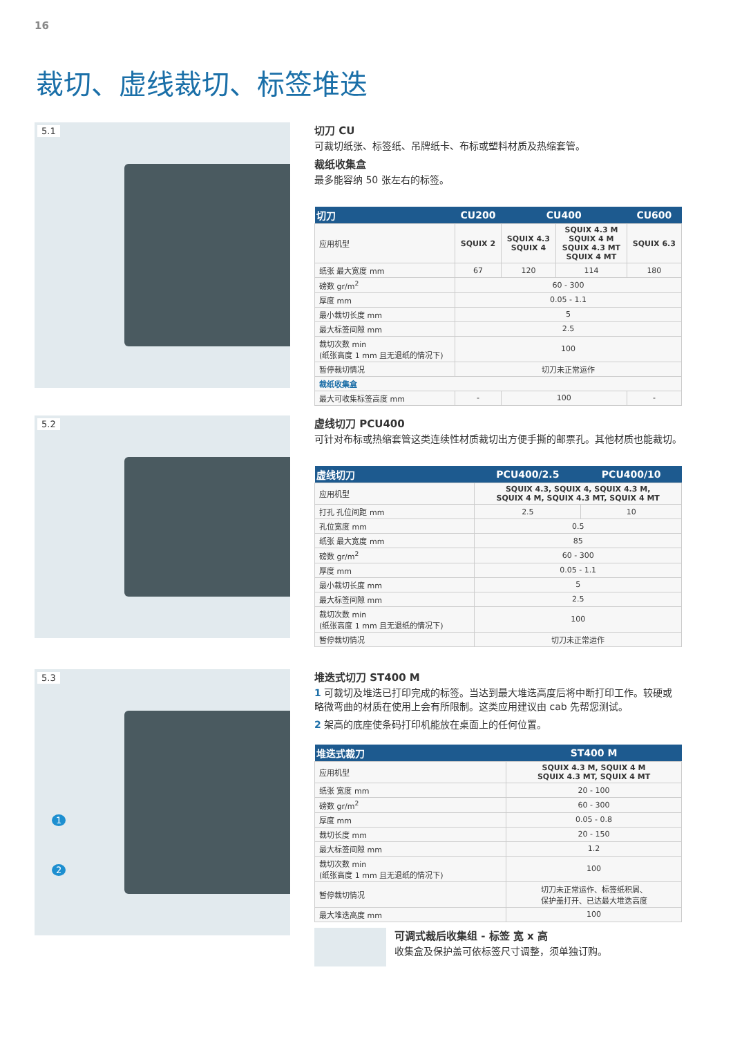16
裁切、虚线裁切、标签堆迭
5.1
切刀 CU
可裁切纸张、标签纸、吊牌纸卡、布标或塑料材质及热缩套管。
裁纸收集盒
最多能容纳 50 张左右的标签。
| 切刀 | CU200 | CU400 | | CU600 |
| --- | --- | --- | --- | --- |
| 应用机型 | SQUIX 2 | SQUIX 4.3 SQUIX 4 | SQUIX 4.3 M SQUIX 4 M SQUIX 4.3 MT SQUIX 4 MT | SQUIX 6.3 |
| 纸张 最大宽度 mm | 67 | 120 | 114 | 180 |
| 磅数 gr/m<sup>2</sup> | 60 - 300 | | | |
| 厚度 mm | 0.05 - 1.1 | | | |
| 最小裁切长度 mm | 5 | | | |
| 最大标签间隙 mm | 2.5 | | | |
| 裁切次数 min (纸张高度 1 mm 且无退纸的情况下) | 100 | | | |
| 暂停裁切情况 | 切刀未正常运作 | | | |
| 裁纸收集盒 | | | | |
| 最大可收集标签高度 mm | - | 100 | | - |
5.2
虚线切刀 PCU400
可针对布标或热缩套管这类连续性材质裁切出方便手撕的邮票孔。其他材质也能裁切。
| 虚线切刀 | PCU400/2.5 | PCU400/10 |
| --- | --- | --- |
| 应用机型 | SQUIX 4.3, SQUIX 4, SQUIX 4.3 M, SQUIX 4 M, SQUIX 4.3 MT, SQUIX 4 MT | |
| 打孔 孔位间距 mm | 2.5 | 10 |
| 孔位宽度 mm | 0.5 | |
| 纸张 最大宽度 mm | 85 | |
| 磅数 gr/m<sup>2</sup> | 60 - 300 | |
| 厚度 mm | 0.05 - 1.1 | |
| 最小裁切长度 mm | 5 | |
| 最大标签间隙 mm | 2.5 | |
| 裁切次数 min (纸张高度 1 mm 且无退纸的情况下) | 100 | |
| 暂停裁切情况 | 切刀未正常运作 | |
5.3
1
2
堆迭式切刀 ST400 M
1 可裁切及堆迭已打印完成的标签。当达到最大堆迭高度后将中断打印工作。较硬或略微弯曲的材质在使用上会有所限制。这类应用建议由 cab 先帮您测试。
2 架高的底座使条码打印机能放在桌面上的任何位置。
| 堆迭式裁刀 | ST400 M |
| --- | --- |
| 应用机型 | SQUIX 4.3 M, SQUIX 4 M SQUIX 4.3 MT, SQUIX 4 MT |
| 纸张 宽度 mm | 20 - 100 |
| 磅数 gr/m<sup>2</sup> | 60 - 300 |
| 厚度 mm | 0.05 - 0.8 |
| 裁切长度 mm | 20 - 150 |
| 最大标签间隙 mm | 1.2 |
| 裁切次数 min (纸张高度 1 mm 且无退纸的情况下) | 100 |
| 暂停裁切情况 | 切刀未正常运作、标签纸积屑、 保护盖打开、已达最大堆迭高度 |
| 最大堆迭高度 mm | 100 |
可调式裁后收集组 - 标签 宽 x 高
收集盒及保护盖可依标签尺寸调整，须单独订购。